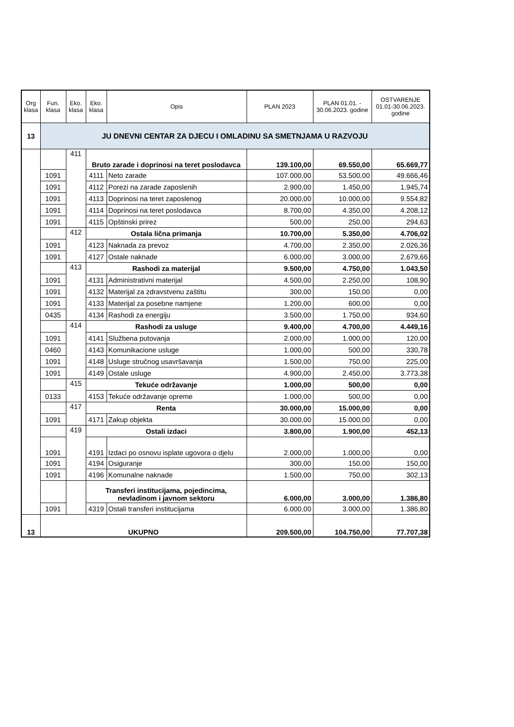| Org klasa | Fun. klasa | Eko. klasa | Eko. klasa | Opis | PLAN 2023 | PLAN 01.01. - 30.06.2023. godine | OSTVARENJE 01.01-30.06.2023. godine |
| --- | --- | --- | --- | --- | --- | --- | --- |
| 13 | JU DNEVNI CENTAR ZA DJECU I OMLADINU SA SMETNJAMA U RAZVOJU | | | | | | |
| | | 411 | Bruto zarade i doprinosi na teret poslodavca | | 139.100,00 | 69.550,00 | 65.669,77 |
| | 1091 | | 4111 | Neto zarade | 107.000,00 | 53.500,00 | 49.666,46 |
| | 1091 | | 4112 | Porezi na zarade zaposlenih | 2.900,00 | 1.450,00 | 1.945,74 |
| | 1091 | | 4113 | Doprinosi na teret zaposlenog | 20.000,00 | 10.000,00 | 9.554,82 |
| | 1091 | | 4114 | Doprinosi na teret poslodavca | 8.700,00 | 4.350,00 | 4.208,12 |
| | 1091 | | 4115 | Opštinski prirez | 500,00 | 250,00 | 294,63 |
| | | 412 | Ostala lična primanja | | 10.700,00 | 5.350,00 | 4.706,02 |
| | 1091 | | 4123 | Naknada za prevoz | 4.700,00 | 2.350,00 | 2.026,36 |
| | 1091 | | 4127 | Ostale naknade | 6.000,00 | 3.000,00 | 2.679,66 |
| | | 413 | Rashodi za materijal | | 9.500,00 | 4.750,00 | 1.043,50 |
| | 1091 | | 4131 | Administrativni materijal | 4.500,00 | 2.250,00 | 108,90 |
| | 1091 | | 4132 | Materijal za zdravstvenu zaštitu | 300,00 | 150,00 | 0,00 |
| | 1091 | | 4133 | Materijal za posebne namjene | 1.200,00 | 600,00 | 0,00 |
| | 0435 | | 4134 | Rashodi za energiju | 3.500,00 | 1.750,00 | 934,60 |
| | | 414 | Rashodi za usluge | | 9.400,00 | 4.700,00 | 4.449,16 |
| | 1091 | | 4141 | Službena putovanja | 2.000,00 | 1.000,00 | 120,00 |
| | 0460 | | 4143 | Komunikacione usluge | 1.000,00 | 500,00 | 330,78 |
| | 1091 | | 4148 | Usluge stručnog usavršavanja | 1.500,00 | 750,00 | 225,00 |
| | 1091 | | 4149 | Ostale usluge | 4.900,00 | 2.450,00 | 3.773,38 |
| | | 415 | Tekuće održavanje | | 1.000,00 | 500,00 | 0,00 |
| | 0133 | | 4153 | Tekuće održavanje opreme | 1.000,00 | 500,00 | 0,00 |
| | | 417 | Renta | | 30.000,00 | 15.000,00 | 0,00 |
| | 1091 | | 4171 | Zakup objekta | 30.000,00 | 15.000,00 | 0,00 |
| | | 419 | Ostali izdaci | | 3.800,00 | 1.900,00 | 452,13 |
| | 1091 | | 4191 | Izdaci po osnovu isplate ugovora o djelu | 2.000,00 | 1.000,00 | 0,00 |
| | 1091 | | 4194 | Osiguranje | 300,00 | 150,00 | 150,00 |
| | 1091 | | 4196 | Komunalne naknade | 1.500,00 | 750,00 | 302,13 |
| | | | Transferi institucijama, pojedincima, nevladinom i javnom sektoru | | 6.000,00 | 3.000,00 | 1.386,80 |
| | 1091 | | 4319 | Ostali transferi institucijama | 6.000,00 | 3.000,00 | 1.386,80 |
| 13 | UKUPNO | | | | 209.500,00 | 104.750,00 | 77.707,38 |